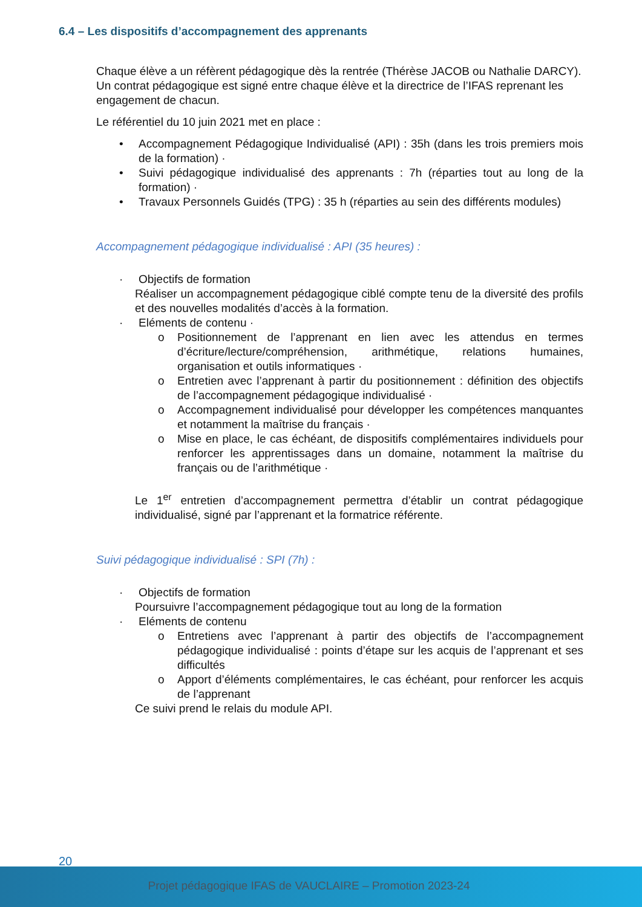6.4 – Les dispositifs d’accompagnement des apprenants
Chaque élève a un réfèrent pédagogique dès la rentrée (Thérèse JACOB ou Nathalie DARCY). Un contrat pédagogique est signé entre chaque élève et la directrice de l’IFAS reprenant les engagement de chacun.
Le référentiel du 10 juin 2021 met en place :
• Accompagnement Pédagogique Individualisé (API) : 35h (dans les trois premiers mois de la formation) ·
• Suivi pédagogique individualisé des apprenants : 7h (réparties tout au long de la formation) ·
• Travaux Personnels Guidés (TPG) : 35 h (réparties au sein des différents modules)
Accompagnement pédagogique individualisé : API (35 heures) :
· Objectifs de formation
Réaliser un accompagnement pédagogique ciblé compte tenu de la diversité des profils et des nouvelles modalités d’accès à la formation.
· Eléments de contenu ·
o Positionnement de l’apprenant en lien avec les attendus en termes d’écriture/lecture/compréhension, arithmétique, relations humaines, organisation et outils informatiques ·
o Entretien avec l’apprenant à partir du positionnement : définition des objectifs de l’accompagnement pédagogique individualisé ·
o Accompagnement individualisé pour développer les compétences manquantes et notamment la maîtrise du français ·
o Mise en place, le cas échéant, de dispositifs complémentaires individuels pour renforcer les apprentissages dans un domaine, notamment la maîtrise du français ou de l’arithmétique ·
Le 1<sup>er</sup> entretien d’accompagnement permettra d’établir un contrat pédagogique individualisé, signé par l’apprenant et la formatrice référente.
Suivi pédagogique individualisé : SPI (7h) :
· Objectifs de formation
Poursuivre l’accompagnement pédagogique tout au long de la formation
· Eléments de contenu
o Entretiens avec l’apprenant à partir des objectifs de l’accompagnement pédagogique individualisé : points d’étape sur les acquis de l’apprenant et ses difficultés
o Apport d’éléments complémentaires, le cas échéant, pour renforcer les acquis de l’apprenant
Ce suivi prend le relais du module API.
20
Projet pédagogique IFAS de VAUCLAIRE – Promotion 2023-24